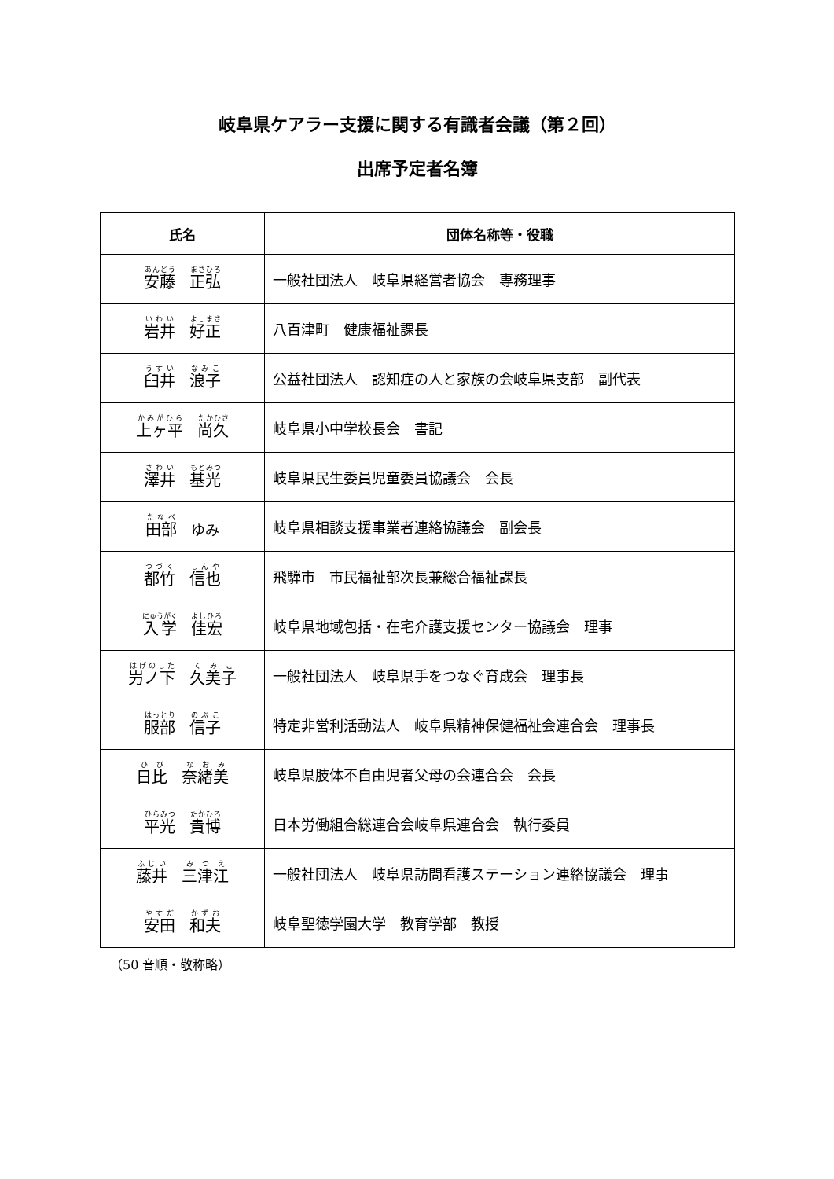岐阜県ケアラー支援に関する有識者会議（第２回）
出席予定者名簿
| 氏名 | 団体名称等・役職 |
| --- | --- |
| 安藤 正弘 | 一般社団法人 岐阜県経営者協会 専務理事 |
| 岩井 好正 | 八百津町 健康福祉課長 |
| 臼井 浪子 | 公益社団法人 認知症の人と家族の会岐阜県支部 副代表 |
| 上ヶ平 尚久 | 岐阜県小中学校長会 書記 |
| 澤井 基光 | 岐阜県民生委員児童委員協議会 会長 |
| 田部 ゆみ | 岐阜県相談支援事業者連絡協議会 副会長 |
| 都竹 信也 | 飛騨市 市民福祉部次長兼総合福祉課長 |
| 入学 佳宏 | 岐阜県地域包括・在宅介護支援センター協議会 理事 |
| 屶ノ下 久美子 | 一般社団法人 岐阜県手をつなぐ育成会 理事長 |
| 服部 信子 | 特定非営利活動法人 岐阜県精神保健福祉会連合会 理事長 |
| 日比 奈緒美 | 岐阜県肢体不自由児者父母の会連合会 会長 |
| 平光 貴博 | 日本労働組合総連合会岐阜県連合会 執行委員 |
| 藤井 三津江 | 一般社団法人 岐阜県訪問看護ステーション連絡協議会 理事 |
| 安田 和夫 | 岐阜聖徳学園大学 教育学部 教授 |
（50 音順・敬称略）